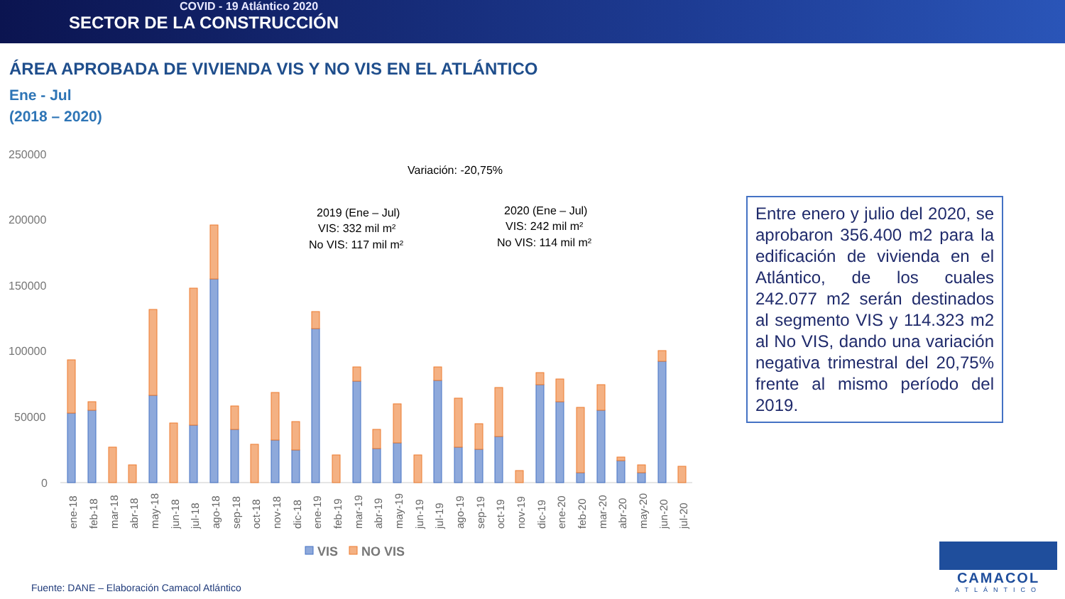COVID - 19 Atlántico 2020
SECTOR DE LA CONSTRUCCIÓN
ÁREA APROBADA DE VIVIENDA VIS Y NO VIS EN EL ATLÁNTICO
Ene - Jul
(2018 – 2020)
250000
200000
150000
100000
50000
0
Variación: -20,75%
2019 (Ene – Jul)
VIS: 332 mil m²
No VIS: 117 mil m²
2020 (Ene – Jul)
VIS: 242 mil m²
No VIS: 114 mil m²
ene-18
feb-18
mar-18
abr-18
may-18
jun-18
jul-18
ago-18
sep-18
oct-18
nov-18
dic-18
ene-19
feb-19
mar-19
abr-19
may-19
jun-19
jul-19
ago-19
sep-19
oct-19
nov-19
dic-19
ene-20
feb-20
mar-20
abr-20
may-20
jun-20
jul-20
VIS
NO VIS
Entre enero y julio del 2020, se aprobaron 356.400 m2 para la edificación de vivienda en el Atlántico, de los cuales 242.077 m2 serán destinados al segmento VIS y 114.323 m2 al No VIS, dando una variación negativa trimestral del 20,75% frente al mismo período del 2019.
Fuente: DANE – Elaboración Camacol Atlántico
CAMACOL
ATLÁNTICO